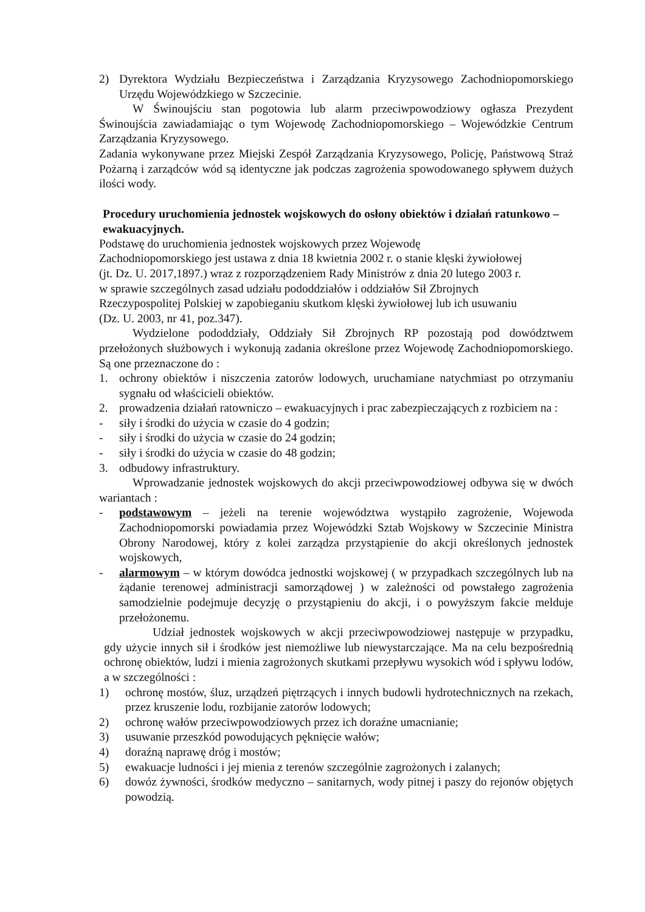2) Dyrektora Wydziału Bezpieczeństwa i Zarządzania Kryzysowego Zachodniopomorskiego Urzędu Wojewódzkiego w Szczecinie.
W Świnoujściu stan pogotowia lub alarm przeciwpowodziowy ogłasza Prezydent Świnoujścia zawiadamiając o tym Wojewodę Zachodniopomorskiego – Wojewódzkie Centrum Zarządzania Kryzysowego.
Zadania wykonywane przez Miejski Zespół Zarządzania Kryzysowego, Policję, Państwową Straż Pożarną i zarządców wód są identyczne jak podczas zagrożenia spowodowanego spływem dużych ilości wody.
Procedury uruchomienia jednostek wojskowych do osłony obiektów i działań ratunkowo – ewakuacyjnych.
Podstawę do uruchomienia jednostek wojskowych przez Wojewodę
Zachodniopomorskiego jest ustawa z dnia 18 kwietnia 2002 r. o stanie klęski żywiołowej
(jt. Dz. U. 2017,1897.) wraz z rozporządzeniem Rady Ministrów z dnia 20 lutego 2003 r.
w sprawie szczególnych zasad udziału pododdziałów i oddziałów Sił Zbrojnych
Rzeczypospolitej Polskiej w zapobieganiu skutkom klęski żywiołowej lub ich usuwaniu
(Dz. U. 2003, nr 41, poz.347).
Wydzielone pododdziały, Oddziały Sił Zbrojnych RP pozostają pod dowództwem przełożonych służbowych i wykonują zadania określone przez Wojewodę Zachodniopomorskiego. Są one przeznaczone do :
1. ochrony obiektów i niszczenia zatorów lodowych, uruchamiane natychmiast po otrzymaniu sygnału od właścicieli obiektów.
2. prowadzenia działań ratowniczo – ewakuacyjnych i prac zabezpieczających z rozbiciem na :
- siły i środki do użycia w czasie do 4 godzin;
- siły i środki do użycia w czasie do 24 godzin;
- siły i środki do użycia w czasie do 48 godzin;
3. odbudowy infrastruktury.
Wprowadzanie jednostek wojskowych do akcji przeciwpowodziowej odbywa się w dwóch wariantach :
- podstawowym – jeżeli na terenie województwa wystąpiło zagrożenie, Wojewoda Zachodniopomorski powiadamia przez Wojewódzki Sztab Wojskowy w Szczecinie Ministra Obrony Narodowej, który z kolei zarządza przystąpienie do akcji określonych jednostek wojskowych,
- alarmowym – w którym dowódca jednostki wojskowej ( w przypadkach szczególnych lub na żądanie terenowej administracji samorządowej ) w zależności od powstałego zagrożenia samodzielnie podejmuje decyzję o przystąpieniu do akcji, i o powyższym fakcie melduje przełożonemu.
Udział jednostek wojskowych w akcji przeciwpowodziowej następuje w przypadku, gdy użycie innych sił i środków jest niemożliwe lub niewystarczające. Ma na celu bezpośrednią ochronę obiektów, ludzi i mienia zagrożonych skutkami przepływu wysokich wód i spływu lodów, a w szczególności :
1) ochronę mostów, śluz, urządzeń piętrzących i innych budowli hydrotechnicznych na rzekach, przez kruszenie lodu, rozbijanie zatorów lodowych;
2) ochronę wałów przeciwpowodziowych przez ich doraźne umacnianie;
3) usuwanie przeszkód powodujących pęknięcie wałów;
4) doraźną naprawę dróg i mostów;
5) ewakuacje ludności i jej mienia z terenów szczególnie zagrożonych i zalanych;
6) dowóz żywności, środków medyczno – sanitarnych, wody pitnej i paszy do rejonów objętych powodzią.